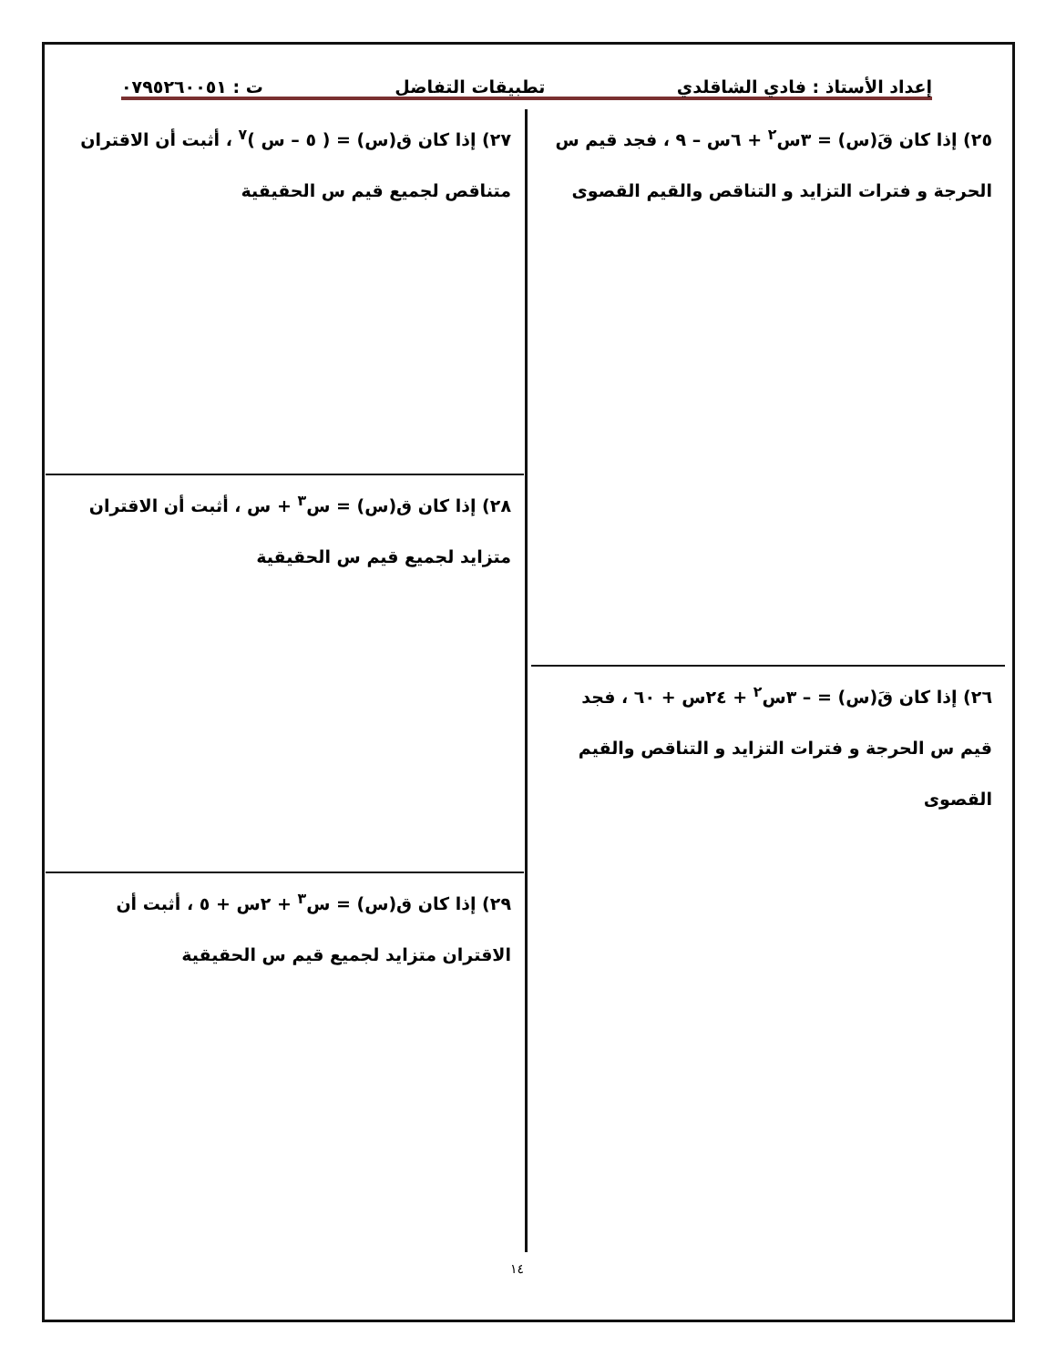إعداد الأستاذ : فادي الشاقلدي تطبيقات التفاضل ت : ٠٧٩٥٢٦٠٠٥١
٢٥) إذا كان قَ(س) = ٣س<sup>٢</sup> + ٦س – ٩ ، فجد قيم س الحرجة و فترات التزايد و التناقص والقيم القصوى
٢٦) إذا كان قَ(س) = – ٣س<sup>٢</sup> + ٢٤س + ٦٠ ، فجد قيم س الحرجة و فترات التزايد و التناقص والقيم القصوى
٢٧) إذا كان ق(س) = ( ٥ – س )<sup>٧</sup> ، أثبت أن الاقتران متناقص لجميع قيم س الحقيقية
٢٨) إذا كان ق(س) = س<sup>٣</sup> + س ، أثبت أن الاقتران متزايد لجميع قيم س الحقيقية
٢٩) إذا كان ق(س) = س<sup>٣</sup> + ٢س + ٥ ، أثبت أن الاقتران متزايد لجميع قيم س الحقيقية
١٤